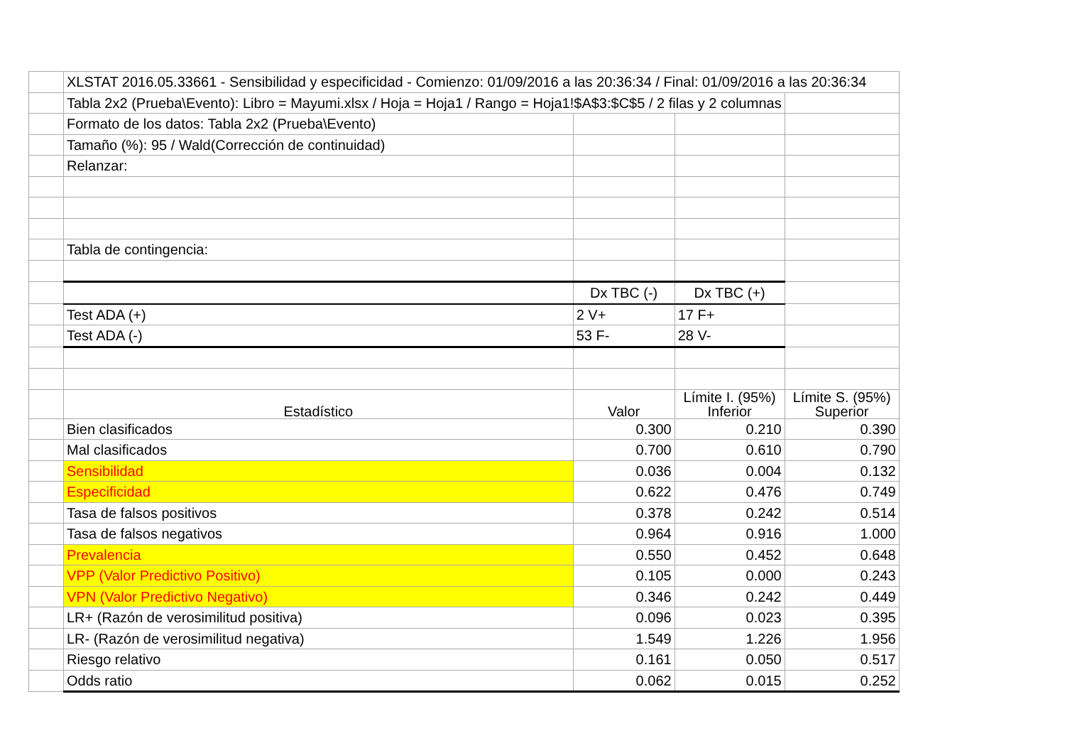| | XLSTAT 2016.05.33661 - Sensibilidad y especificidad - Comienzo: 01/09/2016 a las 20:36:34 / Final: 01/09/2016 a las 20:36:34 | | | |
| | Tabla 2x2 (Prueba\Evento): Libro = Mayumi.xlsx / Hoja = Hoja1 / Rango = Hoja1!$A$3:$C$5 / 2 filas y 2 columnas | | | |
| | Formato de los datos: Tabla 2x2 (Prueba\Evento) | | | |
| | Tamaño (%): 95 / Wald(Corrección de continuidad) | | | |
| | Relanzar: | | | |
| | Tabla de contingencia: | | | |
| | | Dx TBC (-) | Dx TBC (+) | |
| | Test ADA (+) | 2 V+ | 17 F+ | |
| | Test ADA (-) | 53 F- | 28 V- | |
| | Estadístico | Valor | Límite I. (95%) Inferior | Límite S. (95%) Superior |
| | Bien clasificados | 0.300 | 0.210 | 0.390 |
| | Mal clasificados | 0.700 | 0.610 | 0.790 |
| | Sensibilidad | 0.036 | 0.004 | 0.132 |
| | Especificidad | 0.622 | 0.476 | 0.749 |
| | Tasa de falsos positivos | 0.378 | 0.242 | 0.514 |
| | Tasa de falsos negativos | 0.964 | 0.916 | 1.000 |
| | Prevalencia | 0.550 | 0.452 | 0.648 |
| | VPP (Valor Predictivo Positivo) | 0.105 | 0.000 | 0.243 |
| | VPN (Valor Predictivo Negativo) | 0.346 | 0.242 | 0.449 |
| | LR+ (Razón de verosimilitud positiva) | 0.096 | 0.023 | 0.395 |
| | LR- (Razón de verosimilitud negativa) | 1.549 | 1.226 | 1.956 |
| | Riesgo relativo | 0.161 | 0.050 | 0.517 |
| | Odds ratio | 0.062 | 0.015 | 0.252 |